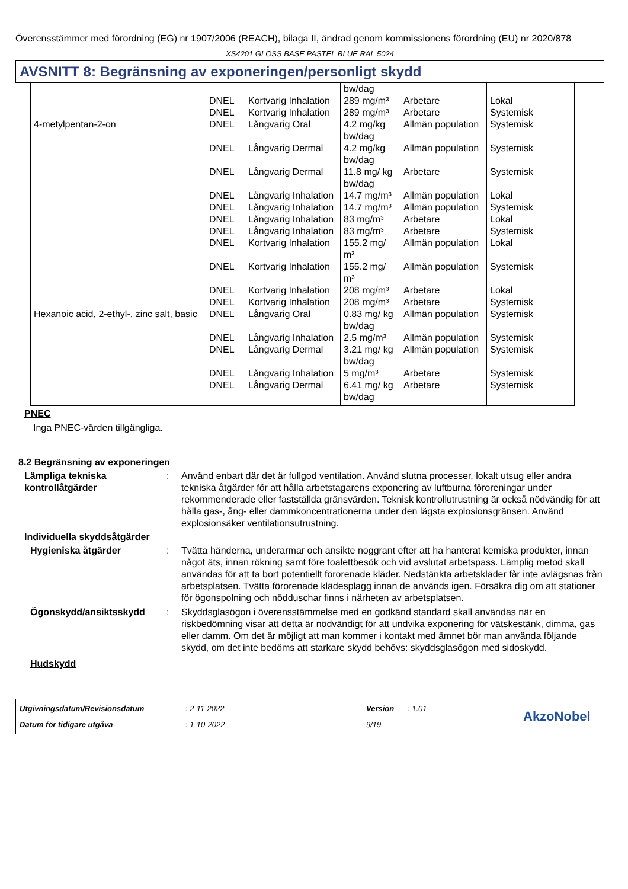Överensstämmer med förordning (EG) nr 1907/2006 (REACH), bilaga II, ändrad genom kommissionens förordning (EU) nr 2020/878
XS4201 GLOSS BASE PASTEL BLUE RAL 5024
AVSNITT 8: Begränsning av exponeringen/personligt skydd
| | | | bw/dag | | |
| | DNEL | Kortvarig Inhalation | 289 mg/m³ | Arbetare | Lokal |
| | DNEL | Kortvarig Inhalation | 289 mg/m³ | Arbetare | Systemisk |
| 4-metylpentan-2-on | DNEL | Långvarig Oral | 4.2 mg/kg bw/dag | Allmän population | Systemisk |
| | DNEL | Långvarig Dermal | 4.2 mg/kg bw/dag | Allmän population | Systemisk |
| | DNEL | Långvarig Dermal | 11.8 mg/ kg bw/dag | Arbetare | Systemisk |
| | DNEL | Långvarig Inhalation | 14.7 mg/m³ | Allmän population | Lokal |
| | DNEL | Långvarig Inhalation | 14.7 mg/m³ | Allmän population | Systemisk |
| | DNEL | Långvarig Inhalation | 83 mg/m³ | Arbetare | Lokal |
| | DNEL | Långvarig Inhalation | 83 mg/m³ | Arbetare | Systemisk |
| | DNEL | Kortvarig Inhalation | 155.2 mg/ m³ | Allmän population | Lokal |
| | DNEL | Kortvarig Inhalation | 155.2 mg/ m³ | Allmän population | Systemisk |
| | DNEL | Kortvarig Inhalation | 208 mg/m³ | Arbetare | Lokal |
| | DNEL | Kortvarig Inhalation | 208 mg/m³ | Arbetare | Systemisk |
| Hexanoic acid, 2-ethyl-, zinc salt, basic | DNEL | Långvarig Oral | 0.83 mg/ kg bw/dag | Allmän population | Systemisk |
| | DNEL | Långvarig Inhalation | 2.5 mg/m³ | Allmän population | Systemisk |
| | DNEL | Långvarig Dermal | 3.21 mg/ kg bw/dag | Allmän population | Systemisk |
| | DNEL | Långvarig Inhalation | 5 mg/m³ | Arbetare | Systemisk |
| | DNEL | Långvarig Dermal | 6.41 mg/ kg bw/dag | Arbetare | Systemisk |
PNEC
Inga PNEC-värden tillgängliga.
8.2 Begränsning av exponeringen
Lämpliga tekniska kontrollåtgärder
: Använd enbart där det är fullgod ventilation. Använd slutna processer, lokalt utsug eller andra tekniska åtgärder för att hålla arbetstagarens exponering av luftburna föroreningar under rekommenderade eller fastställda gränsvärden. Teknisk kontrollutrustning är också nödvändig för att hålla gas-, ång- eller dammkoncentrationerna under den lägsta explosionsgränsen. Använd explosionsäker ventilationsutrustning.
Individuella skyddsåtgärder
Hygieniska åtgärder : Tvätta händerna, underarmar och ansikte noggrant efter att ha hanterat kemiska produkter, innan något äts, innan rökning samt före toalettbesök och vid avslutat arbetspass. Lämplig metod skall användas för att ta bort potentiellt förorenade kläder. Nedstänkta arbetskläder får inte avlägsnas från arbetsplatsen. Tvätta förorenade klädesplagg innan de används igen. Försäkra dig om att stationer för ögonspolning och nödduschar finns i närheten av arbetsplatsen.
Ögonskydd/ansiktsskydd : Skyddsglasögon i överensstämmelse med en godkänd standard skall användas när en riskbedömning visar att detta är nödvändigt för att undvika exponering för vätskestänk, dimma, gas eller damm. Om det är möjligt att man kommer i kontakt med ämnet bör man använda följande skydd, om det inte bedöms att starkare skydd behövs: skyddsglasögon med sidoskydd.
Hudskydd
Utgivningsdatum/Revisionsdatum: 2-11-2022 Version: 1.01 AkzoNobel Datum för tidigare utgåva: 1-10-2022 9/19